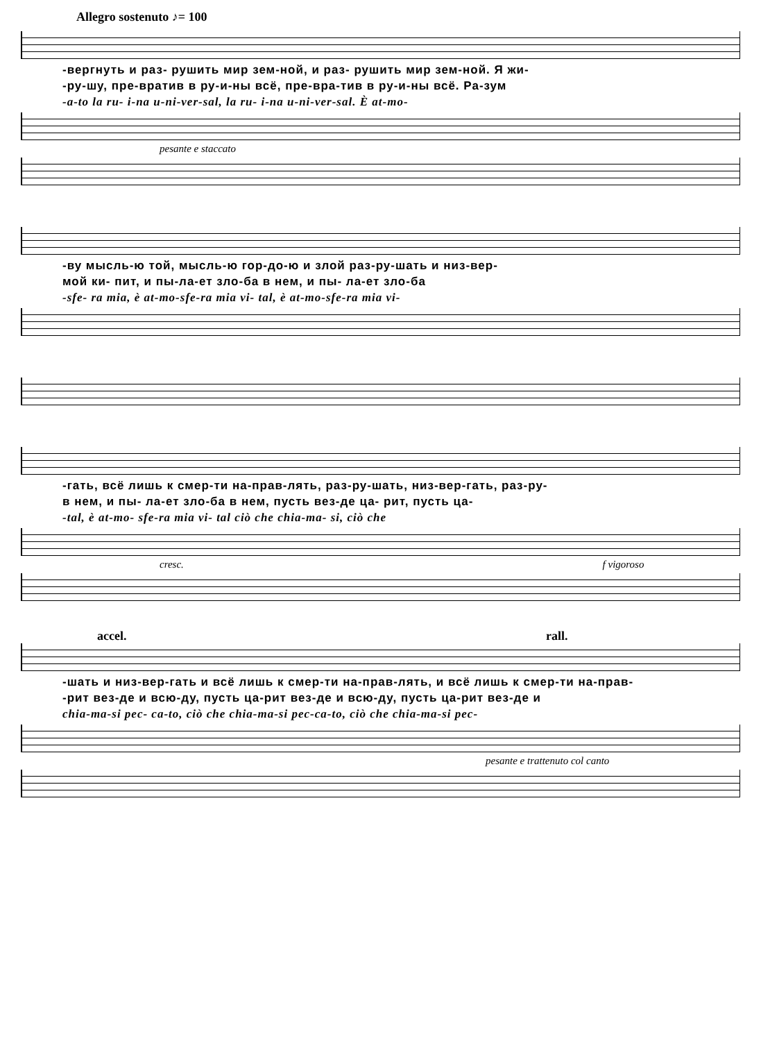Allegro sostenuto ♪= 100
-вергнуть и раз- рушить мир зем-ной, и раз- рушить мир зем-ной. Я жи-
-ру-шу, пре-вратив в ру-и-ны всё, пре-вра-тив в ру-и-ны всё. Ра-зум
-a-to la ru- i-na u-ni-ver-sal, la ru- i-na u-ni-ver-sal. È at-mo-
pesante e staccato
-ву мысль-ю той, мысль-ю гор-до-ю и злой раз-ру-шать и низ-вер-
мой ки- пит, и пы-ла-ет зло-ба в нем, и пы- ла-ет зло-ба
-sfe- ra mia, è at-mo-sfe-ra mia vi- tal, è at-mo-sfe-ra mia vi-
-гать, всё лишь к смер-ти на-прав-лять, раз-ру-шать, низ-вер-гать, раз-ру-
в нем, и пы- ла-ет зло-ба в нем, пусть вез-де ца- рит, пусть ца-
-tal, è at-mo- sfe-ra mia vi- tal ciò che chia-ma- si, ciò che
cresc. f vigoroso
accel. rall.
-шать и низ-вер-гать и всё лишь к смер-ти на-прав-лять, и всё лишь к смер-ти на-прав-
-рит вез-де и всю-ду, пусть ца-рит вез-де и всю-ду, пусть ца-рит вез-де и
chia-ma-si pec- ca-to, ciò che chia-ma-si pec-ca-to, ciò che chia-ma-si pec-
pesante e trattenuto col canto